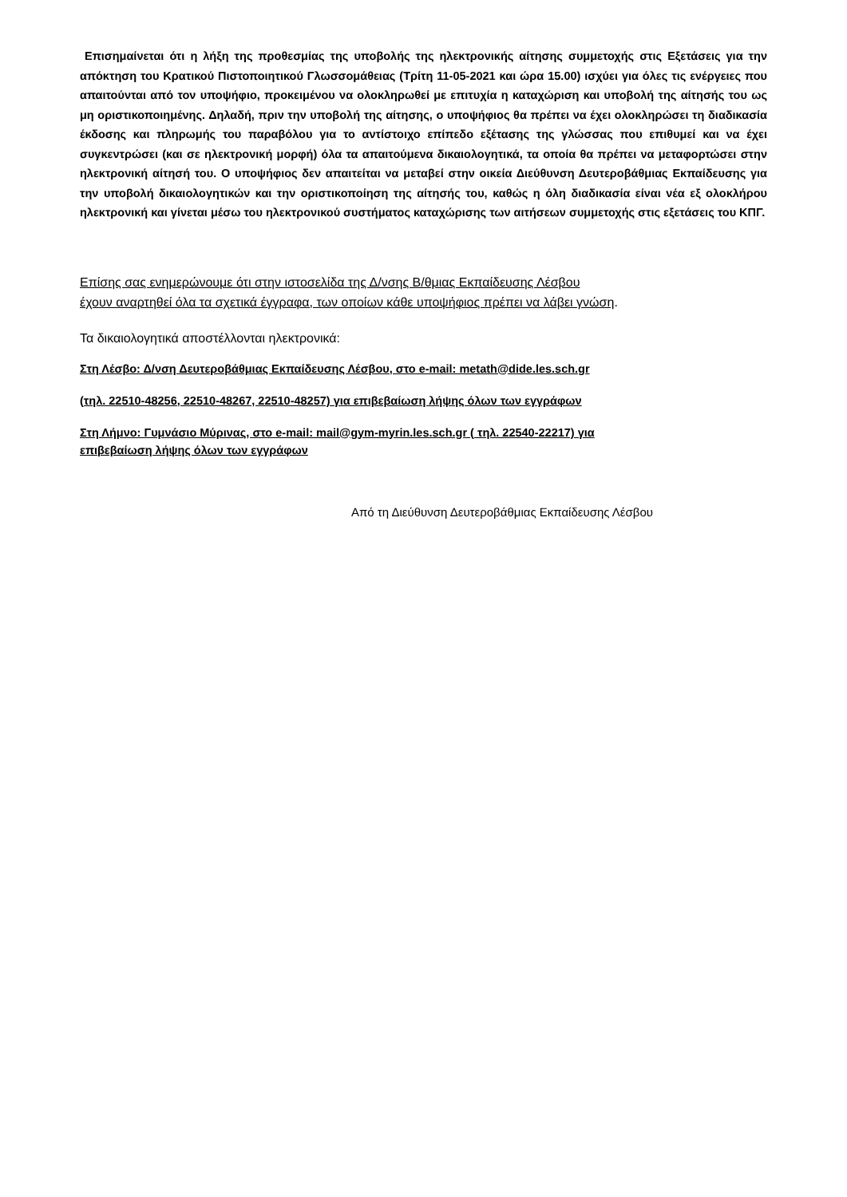Επισημαίνεται ότι η λήξη της προθεσμίας της υποβολής της ηλεκτρονικής αίτησης συμμετοχής στις Εξετάσεις για την απόκτηση του Κρατικού Πιστοποιητικού Γλωσσομάθειας (Τρίτη 11-05-2021 και ώρα 15.00) ισχύει για όλες τις ενέργειες που απαιτούνται από τον υποψήφιο, προκειμένου να ολοκληρωθεί με επιτυχία η καταχώριση και υποβολή της αίτησής του ως μη οριστικοποιημένης. Δηλαδή, πριν την υποβολή της αίτησης, ο υποψήφιος θα πρέπει να έχει ολοκληρώσει τη διαδικασία έκδοσης και πληρωμής του παραβόλου για το αντίστοιχο επίπεδο εξέτασης της γλώσσας που επιθυμεί και να έχει συγκεντρώσει (και σε ηλεκτρονική μορφή) όλα τα απαιτούμενα δικαιολογητικά, τα οποία θα πρέπει να μεταφορτώσει στην ηλεκτρονική αίτησή του. Ο υποψήφιος δεν απαιτείται να μεταβεί στην οικεία Διεύθυνση Δευτεροβάθμιας Εκπαίδευσης για την υποβολή δικαιολογητικών και την οριστικοποίηση της αίτησής του, καθώς η όλη διαδικασία είναι νέα εξ ολοκλήρου ηλεκτρονική και γίνεται μέσω του ηλεκτρονικού συστήματος καταχώρισης των αιτήσεων συμμετοχής στις εξετάσεις του ΚΠΓ.
Επίσης σας ενημερώνουμε ότι στην ιστοσελίδα της Δ/νσης Β/θμιας Εκπαίδευσης Λέσβου
έχουν αναρτηθεί όλα τα σχετικά έγγραφα, των οποίων κάθε υποψήφιος πρέπει να λάβει γνώση.
Τα δικαιολογητικά αποστέλλονται ηλεκτρονικά:
Στη Λέσβο: Δ/νση Δευτεροβάθμιας Εκπαίδευσης Λέσβου, στο e-mail: metath@dide.les.sch.gr
(τηλ. 22510-48256, 22510-48267, 22510-48257) για επιβεβαίωση λήψης όλων των εγγράφων
Στη Λήμνο: Γυμνάσιο Μύρινας, στο e-mail: mail@gym-myrin.les.sch.gr ( τηλ. 22540-22217) για
επιβεβαίωση λήψης όλων των εγγράφων
Από τη Διεύθυνση Δευτεροβάθμιας Εκπαίδευσης Λέσβου